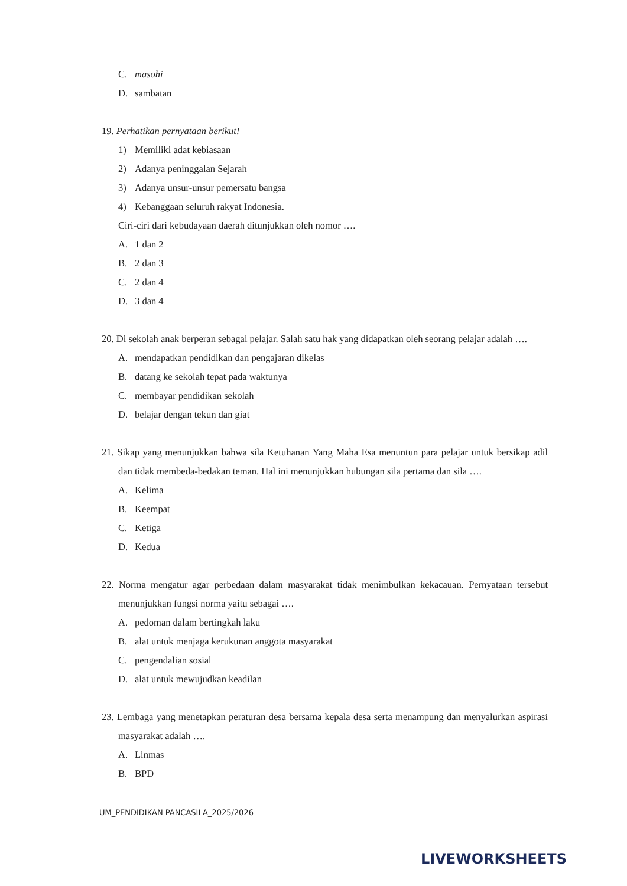C. masohi
D. sambatan
19. Perhatikan pernyataan berikut!
1) Memiliki adat kebiasaan
2) Adanya peninggalan Sejarah
3) Adanya unsur-unsur pemersatu bangsa
4) Kebanggaan seluruh rakyat Indonesia.
Ciri-ciri dari kebudayaan daerah ditunjukkan oleh nomor ….
A. 1 dan 2
B. 2 dan 3
C. 2 dan 4
D. 3 dan 4
20. Di sekolah anak berperan sebagai pelajar. Salah satu hak yang didapatkan oleh seorang pelajar adalah ….
A. mendapatkan pendidikan dan pengajaran dikelas
B. datang ke sekolah tepat pada waktunya
C. membayar pendidikan sekolah
D. belajar dengan tekun dan giat
21. Sikap yang menunjukkan bahwa sila Ketuhanan Yang Maha Esa menuntun para pelajar untuk bersikap adil dan tidak membeda-bedakan teman. Hal ini menunjukkan hubungan sila pertama dan sila ….
A. Kelima
B. Keempat
C. Ketiga
D. Kedua
22. Norma mengatur agar perbedaan dalam masyarakat tidak menimbulkan kekacauan. Pernyataan tersebut menunjukkan fungsi norma yaitu sebagai ….
A. pedoman dalam bertingkah laku
B. alat untuk menjaga kerukunan anggota masyarakat
C. pengendalian sosial
D. alat untuk mewujudkan keadilan
23. Lembaga yang menetapkan peraturan desa bersama kepala desa serta menampung dan menyalurkan aspirasi masyarakat adalah ….
A. Linmas
B. BPD
UM_PENDIDIKAN PANCASILA_2025/2026
LIVEWORKSHEETS